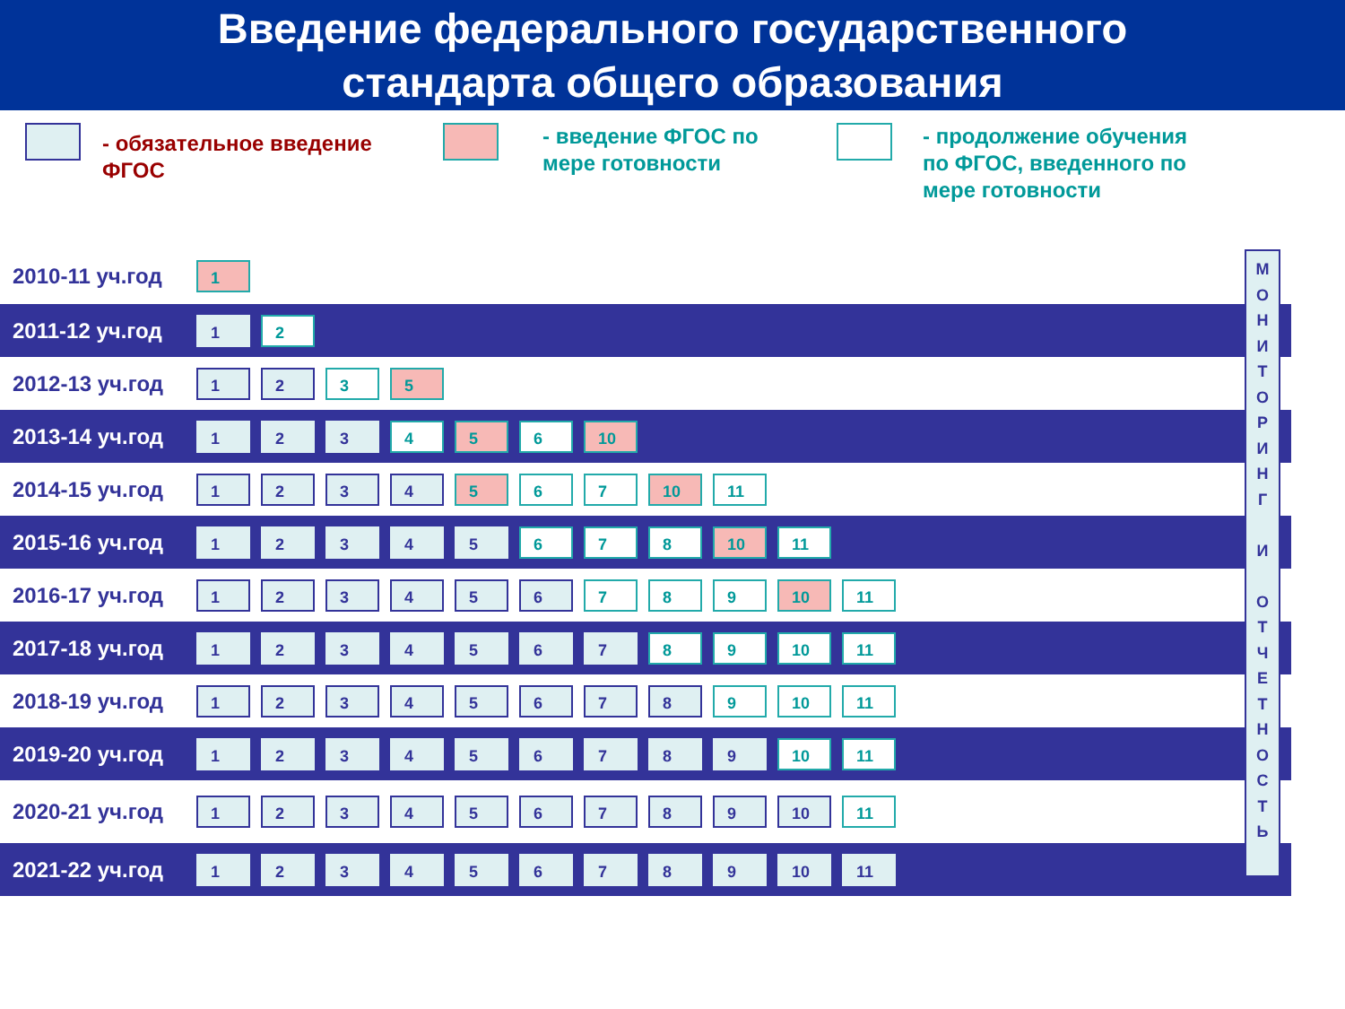Введение федерального государственного
стандарта общего образования
- обязательное введение ФГОС
- введение ФГОС по мере готовности
- продолжение обучения по ФГОС, введенного по мере готовности
2010-11 уч.год
1
2011-12 уч.год
1 2
2012-13 уч.год
1 2 3 5
2013-14 уч.год
1 2 3 4 5 6 10
2014-15 уч.год
1 2 3 4 5 6 7 10 11
2015-16 уч.год
1 2 3 4 5 6 7 8 10 11
2016-17 уч.год
1 2 3 4 5 6 7 8 9 10 11
2017-18 уч.год
1 2 3 4 5 6 7 8 9 10 11
2018-19 уч.год
1 2 3 4 5 6 7 8 9 10 11
2019-20 уч.год
1 2 3 4 5 6 7 8 9 10 11
2020-21 уч.год
1 2 3 4 5 6 7 8 9 10 11
2021-22 уч.год
1 2 3 4 5 6 7 8 9 10 11
М
О
Н
И
Т
О
Р
И
Н
Г
И
О
Т
Ч
Е
Т
Н
О
С
Т
Ь